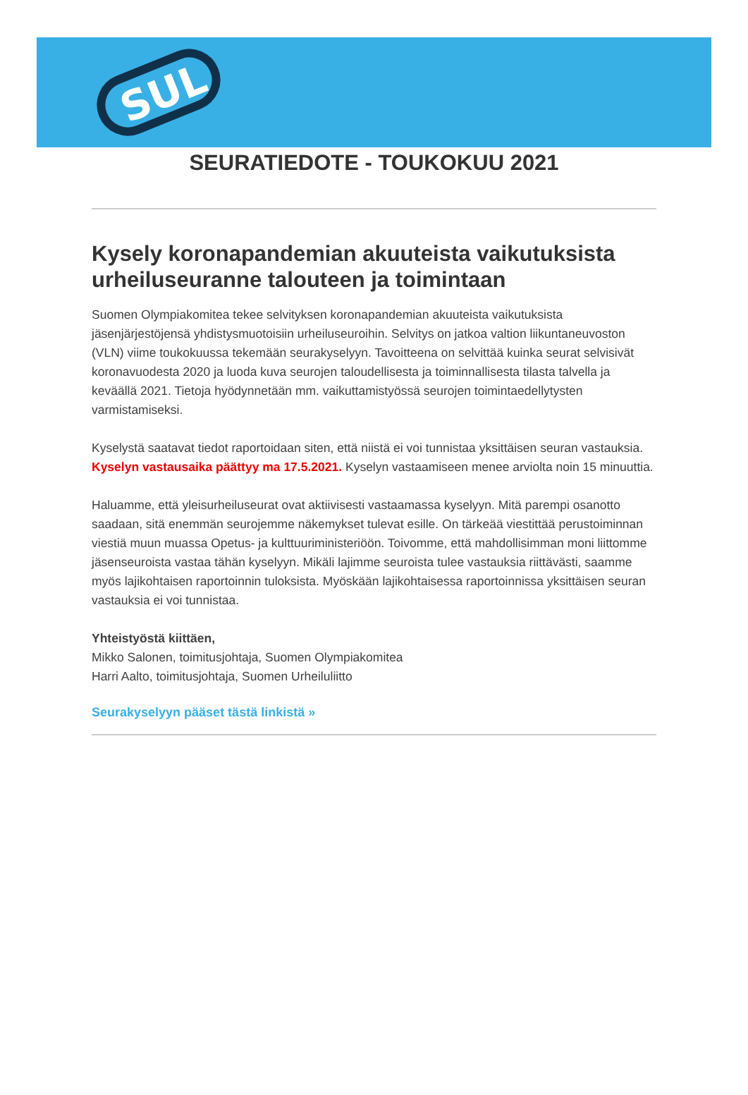SUL
SEURATIEDOTE - TOUKOKUU 2021
Kysely koronapandemian akuuteista vaikutuksista urheiluseuranne talouteen ja toimintaan
Suomen Olympiakomitea tekee selvityksen koronapandemian akuuteista vaikutuksista jäsenjärjestöjensä yhdistysmuotoisiin urheiluseuroihin. Selvitys on jatkoa valtion liikuntaneuvoston (VLN) viime toukokuussa tekemään seurakyselyyn. Tavoitteena on selvittää kuinka seurat selvisivät koronavuodesta 2020 ja luoda kuva seurojen taloudellisesta ja toiminnallisesta tilasta talvella ja keväällä 2021. Tietoja hyödynnetään mm. vaikuttamistyössä seurojen toimintaedellytysten varmistamiseksi.
Kyselystä saatavat tiedot raportoidaan siten, että niistä ei voi tunnistaa yksittäisen seuran vastauksia. Kyselyn vastausaika päättyy ma 17.5.2021. Kyselyn vastaamiseen menee arviolta noin 15 minuuttia.
Haluamme, että yleisurheiluseurat ovat aktiivisesti vastaamassa kyselyyn. Mitä parempi osanotto saadaan, sitä enemmän seurojemme näkemykset tulevat esille. On tärkeää viestittää perustoiminnan viestiä muun muassa Opetus- ja kulttuuriministeriöön. Toivomme, että mahdollisimman moni liittomme jäsenseuroista vastaa tähän kyselyyn. Mikäli lajimme seuroista tulee vastauksia riittävästi, saamme myös lajikohtaisen raportoinnin tuloksista. Myöskään lajikohtaisessa raportoinnissa yksittäisen seuran vastauksia ei voi tunnistaa.
Yhteistyöstä kiittäen,
Mikko Salonen, toimitusjohtaja, Suomen Olympiakomitea
Harri Aalto, toimitusjohtaja, Suomen Urheiluliitto
Seurakyselyyn pääset tästä linkistä »